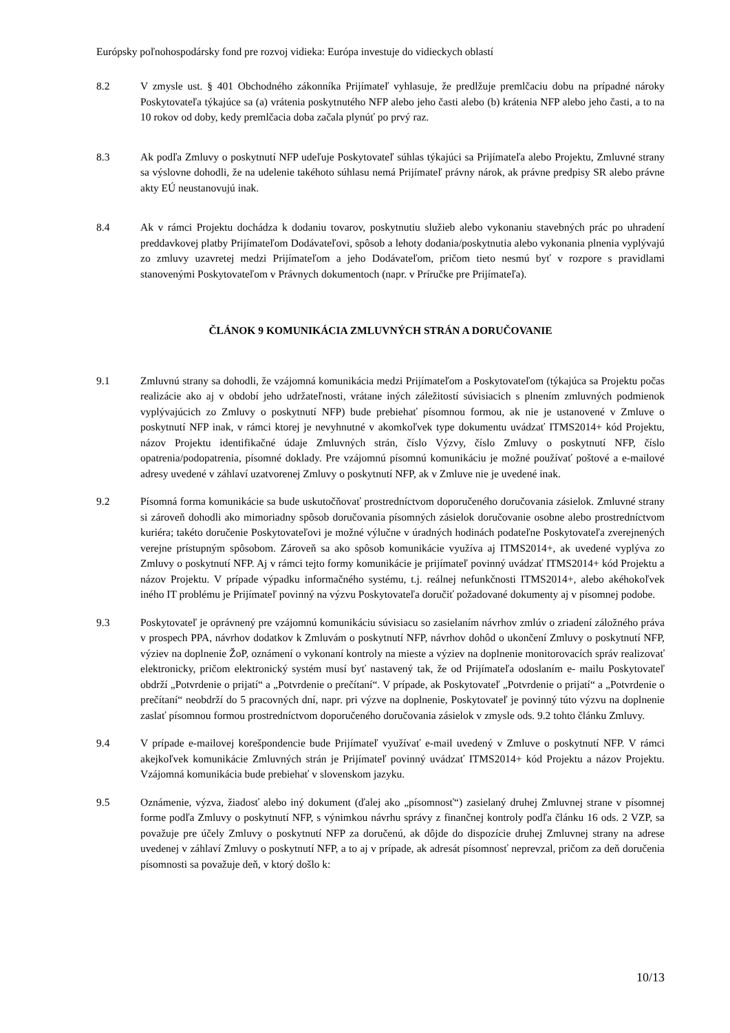Európsky poľnohospodársky fond pre rozvoj vidieka: Európa investuje do vidieckych oblastí
8.2 V zmysle ust. § 401 Obchodného zákonníka Prijímateľ vyhlasuje, že predlžuje premlčaciu dobu na prípadné nároky Poskytovateľa týkajúce sa (a) vrátenia poskytnutého NFP alebo jeho časti alebo (b) krátenia NFP alebo jeho časti, a to na 10 rokov od doby, kedy premlčacia doba začala plynúť po prvý raz.
8.3 Ak podľa Zmluvy o poskytnutí NFP udeľuje Poskytovateľ súhlas týkajúci sa Prijímateľa alebo Projektu, Zmluvné strany sa výslovne dohodli, že na udelenie takéhoto súhlasu nemá Prijímateľ právny nárok, ak právne predpisy SR alebo právne akty EÚ neustanovujú inak.
8.4 Ak v rámci Projektu dochádza k dodaniu tovarov, poskytnutiu služieb alebo vykonaniu stavebných prác po uhradení preddavkovej platby Prijímateľom Dodávateľovi, spôsob a lehoty dodania/poskytnutia alebo vykonania plnenia vyplývajú zo zmluvy uzavretej medzi Prijímateľom a jeho Dodávateľom, pričom tieto nesmú byť v rozpore s pravidlami stanovenými Poskytovateľom v Právnych dokumentoch (napr. v Príručke pre Prijímateľa).
ČLÁNOK 9 KOMUNIKÁCIA ZMLUVNÝCH STRÁN A DORUČOVANIE
9.1 Zmluvnú strany sa dohodli, že vzájomná komunikácia medzi Prijímateľom a Poskytovateľom (týkajúca sa Projektu počas realizácie ako aj v období jeho udržateľnosti, vrátane iných záležitostí súvisiacich s plnením zmluvných podmienok vyplývajúcich zo Zmluvy o poskytnutí NFP) bude prebiehať písomnou formou, ak nie je ustanovené v Zmluve o poskytnutí NFP inak, v rámci ktorej je nevyhnutné v akomkoľvek type dokumentu uvádzať ITMS2014+ kód Projektu, názov Projektu identifikačné údaje Zmluvných strán, číslo Výzvy, číslo Zmluvy o poskytnutí NFP, číslo opatrenia/podopatrenia, písomné doklady. Pre vzájomnú písomnú komunikáciu je možné používať poštové a e-mailové adresy uvedené v záhlaví uzatvorenej Zmluvy o poskytnutí NFP, ak v Zmluve nie je uvedené inak.
9.2 Písomná forma komunikácie sa bude uskutočňovať prostredníctvom doporučeného doručovania zásielok. Zmluvné strany si zároveň dohodli ako mimoriadny spôsob doručovania písomných zásielok doručovanie osobne alebo prostredníctvom kuriéra; takéto doručenie Poskytovateľovi je možné výlučne v úradných hodinách podateľne Poskytovateľa zverejnených verejne prístupným spôsobom. Zároveň sa ako spôsob komunikácie využíva aj ITMS2014+, ak uvedené vyplýva zo Zmluvy o poskytnutí NFP. Aj v rámci tejto formy komunikácie je prijímateľ povinný uvádzať ITMS2014+ kód Projektu a názov Projektu. V prípade výpadku informačného systému, t.j. reálnej nefunkčnosti ITMS2014+, alebo akéhokoľvek iného IT problému je Prijímateľ povinný na výzvu Poskytovateľa doručiť požadované dokumenty aj v písomnej podobe.
9.3 Poskytovateľ je oprávnený pre vzájomnú komunikáciu súvisiacu so zasielaním návrhov zmlúv o zriadení záložného práva v prospech PPA, návrhov dodatkov k Zmluvám o poskytnutí NFP, návrhov dohôd o ukončení Zmluvy o poskytnutí NFP, výziev na doplnenie ŽoP, oznámení o vykonaní kontroly na mieste a výziev na doplnenie monitorovacích správ realizovať elektronicky, pričom elektronický systém musí byť nastavený tak, že od Prijímateľa odoslaním e- mailu Poskytovateľ obdrží „Potvrdenie o prijatí“ a „Potvrdenie o prečítaní“. V prípade, ak Poskytovateľ „Potvrdenie o prijatí“ a „Potvrdenie o prečítaní“ neobdrží do 5 pracovných dní, napr. pri výzve na doplnenie, Poskytovateľ je povinný túto výzvu na doplnenie zaslať písomnou formou prostredníctvom doporučeného doručovania zásielok v zmysle ods. 9.2 tohto článku Zmluvy.
9.4 V prípade e-mailovej korešpondencie bude Prijímateľ využívať e-mail uvedený v Zmluve o poskytnutí NFP. V rámci akejkoľvek komunikácie Zmluvných strán je Prijímateľ povinný uvádzať ITMS2014+ kód Projektu a názov Projektu. Vzájomná komunikácia bude prebiehať v slovenskom jazyku.
9.5 Oznámenie, výzva, žiadosť alebo iný dokument (ďalej ako „písomnosť“) zasielaný druhej Zmluvnej strane v písomnej forme podľa Zmluvy o poskytnutí NFP, s výnimkou návrhu správy z finančnej kontroly podľa článku 16 ods. 2 VZP, sa považuje pre účely Zmluvy o poskytnutí NFP za doručenú, ak dôjde do dispozície druhej Zmluvnej strany na adrese uvedenej v záhlaví Zmluvy o poskytnutí NFP, a to aj v prípade, ak adresát písomnosť neprevzal, pričom za deň doručenia písomnosti sa považuje deň, v ktorý došlo k:
10/13